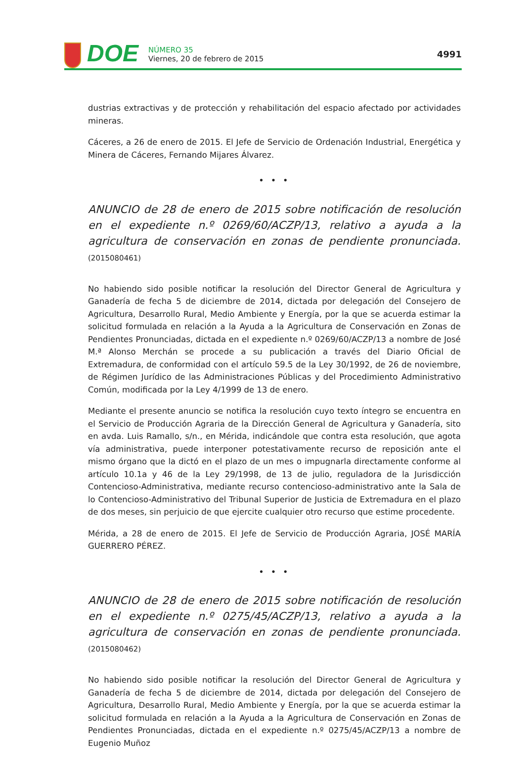DOE
NÚMERO 35
Viernes, 20 de febrero de 2015
4991
dustrias extractivas y de protección y rehabilitación del espacio afectado por actividades mineras.
Cáceres, a 26 de enero de 2015. El Jefe de Servicio de Ordenación Industrial, Energética y Minera de Cáceres, Fernando Mijares Álvarez.
• • •
ANUNCIO de 28 de enero de 2015 sobre notificación de resolución en el expediente n.º 0269/60/ACZP/13, relativo a ayuda a la agricultura de conservación en zonas de pendiente pronunciada. (2015080461)
No habiendo sido posible notificar la resolución del Director General de Agricultura y Ganadería de fecha 5 de diciembre de 2014, dictada por delegación del Consejero de Agricultura, Desarrollo Rural, Medio Ambiente y Energía, por la que se acuerda estimar la solicitud formulada en relación a la Ayuda a la Agricultura de Conservación en Zonas de Pendientes Pronunciadas, dictada en el expediente n.º 0269/60/ACZP/13 a nombre de José M.ª Alonso Merchán se procede a su publicación a través del Diario Oficial de Extremadura, de conformidad con el artículo 59.5 de la Ley 30/1992, de 26 de noviembre, de Régimen Jurídico de las Administraciones Públicas y del Procedimiento Administrativo Común, modificada por la Ley 4/1999 de 13 de enero.
Mediante el presente anuncio se notifica la resolución cuyo texto íntegro se encuentra en el Servicio de Producción Agraria de la Dirección General de Agricultura y Ganadería, sito en avda. Luis Ramallo, s/n., en Mérida, indicándole que contra esta resolución, que agota vía administrativa, puede interponer potestativamente recurso de reposición ante el mismo órgano que la dictó en el plazo de un mes o impugnarla directamente conforme al artículo 10.1a y 46 de la Ley 29/1998, de 13 de julio, reguladora de la Jurisdicción Contencioso-Administrativa, mediante recurso contencioso-administrativo ante la Sala de lo Contencioso-Administrativo del Tribunal Superior de Justicia de Extremadura en el plazo de dos meses, sin perjuicio de que ejercite cualquier otro recurso que estime procedente.
Mérida, a 28 de enero de 2015. El Jefe de Servicio de Producción Agraria, JOSÉ MARÍA GUERRERO PÉREZ.
• • •
ANUNCIO de 28 de enero de 2015 sobre notificación de resolución en el expediente n.º 0275/45/ACZP/13, relativo a ayuda a la agricultura de conservación en zonas de pendiente pronunciada. (2015080462)
No habiendo sido posible notificar la resolución del Director General de Agricultura y Ganadería de fecha 5 de diciembre de 2014, dictada por delegación del Consejero de Agricultura, Desarrollo Rural, Medio Ambiente y Energía, por la que se acuerda estimar la solicitud formulada en relación a la Ayuda a la Agricultura de Conservación en Zonas de Pendientes Pronunciadas, dictada en el expediente n.º 0275/45/ACZP/13 a nombre de Eugenio Muñoz